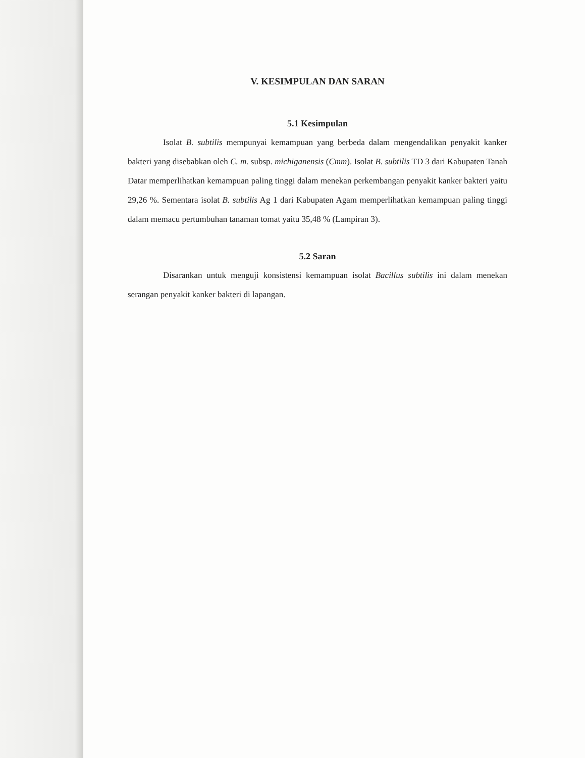V. KESIMPULAN DAN SARAN
5.1 Kesimpulan
Isolat B. subtilis mempunyai kemampuan yang berbeda dalam mengendalikan penyakit kanker bakteri yang disebabkan oleh C. m. subsp. michiganensis (Cmm). Isolat B. subtilis TD 3 dari Kabupaten Tanah Datar memperlihatkan kemampuan paling tinggi dalam menekan perkembangan penyakit kanker bakteri yaitu 29,26 %. Sementara isolat B. subtilis Ag 1 dari Kabupaten Agam memperlihatkan kemampuan paling tinggi dalam memacu pertumbuhan tanaman tomat yaitu 35,48 % (Lampiran 3).
5.2 Saran
Disarankan untuk menguji konsistensi kemampuan isolat Bacillus subtilis ini dalam menekan serangan penyakit kanker bakteri di lapangan.